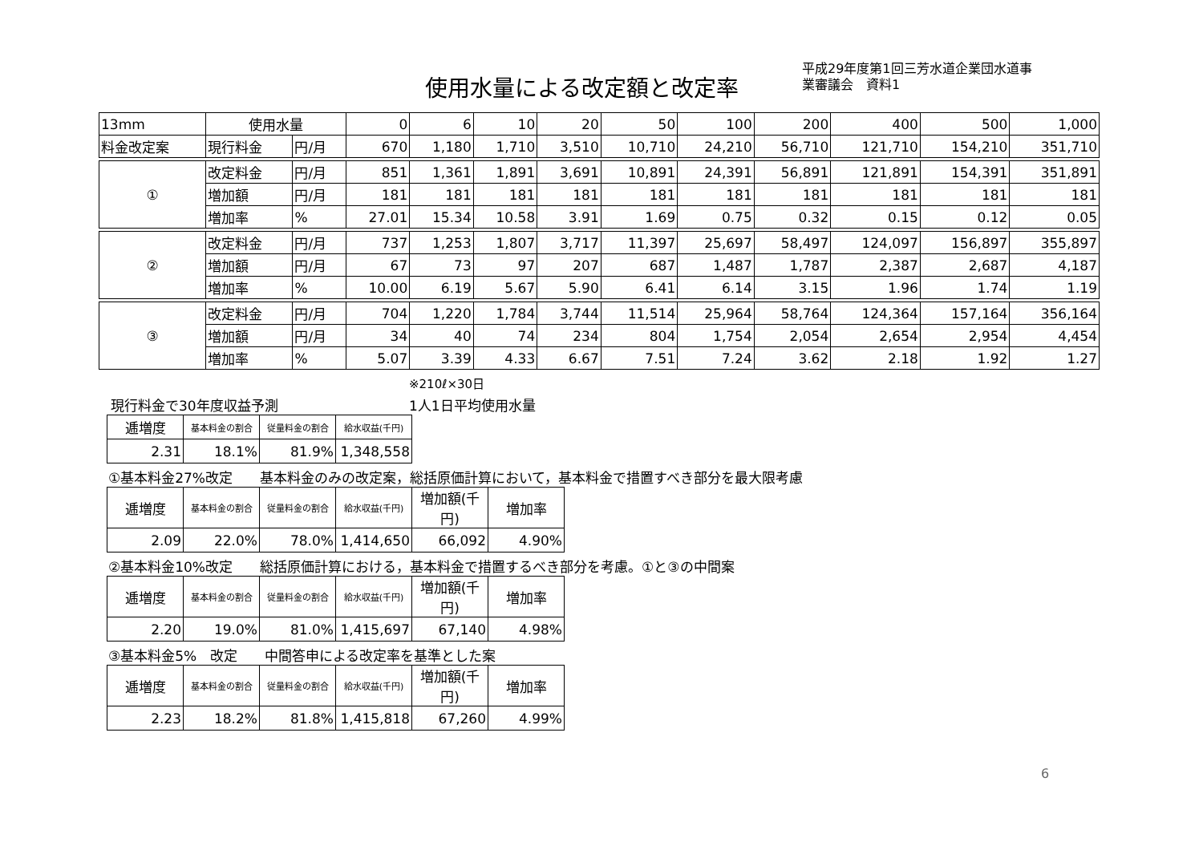使用水量による改定額と改定率
平成29年度第1回三芳水道企業団水道事
業審議会　資料1
| 13mm | 使用水量 | | 0 | 6 | 10 | 20 | 50 | 100 | 200 | 400 | 500 | 1,000 |
| 料金改定案 | 現行料金 | 円/月 | 670 | 1,180 | 1,710 | 3,510 | 10,710 | 24,210 | 56,710 | 121,710 | 154,210 | 351,710 |
| ① | 改定料金 | 円/月 | 851 | 1,361 | 1,891 | 3,691 | 10,891 | 24,391 | 56,891 | 121,891 | 154,391 | 351,891 |
| | 増加額 | 円/月 | 181 | 181 | 181 | 181 | 181 | 181 | 181 | 181 | 181 | 181 |
| | 増加率 | % | 27.01 | 15.34 | 10.58 | 3.91 | 1.69 | 0.75 | 0.32 | 0.15 | 0.12 | 0.05 |
| ② | 改定料金 | 円/月 | 737 | 1,253 | 1,807 | 3,717 | 11,397 | 25,697 | 58,497 | 124,097 | 156,897 | 355,897 |
| | 増加額 | 円/月 | 67 | 73 | 97 | 207 | 687 | 1,487 | 1,787 | 2,387 | 2,687 | 4,187 |
| | 増加率 | % | 10.00 | 6.19 | 5.67 | 5.90 | 6.41 | 6.14 | 3.15 | 1.96 | 1.74 | 1.19 |
| ③ | 改定料金 | 円/月 | 704 | 1,220 | 1,784 | 3,744 | 11,514 | 25,964 | 58,764 | 124,364 | 157,164 | 356,164 |
| | 増加額 | 円/月 | 34 | 40 | 74 | 234 | 804 | 1,754 | 2,054 | 2,654 | 2,954 | 4,454 |
| | 増加率 | % | 5.07 | 3.39 | 4.33 | 6.67 | 7.51 | 7.24 | 3.62 | 2.18 | 1.92 | 1.27 |
※210ℓ×30日
現行料金で30年度収益予測 1人1日平均使用水量
| 逓増度 | 基本料金の割合 | 従量料金の割合 | 給水収益(千円) |
| 2.31 | 18.1% | 81.9% | 1,348,558 |
①基本料金27%改定　　基本料金のみの改定案，総括原価計算において，基本料金で措置すべき部分を最大限考慮
| 逓増度 | 基本料金の割合 | 従量料金の割合 | 給水収益(千円) | 増加額(千円) | 増加率 |
| 2.09 | 22.0% | 78.0% | 1,414,650 | 66,092 | 4.90% |
②基本料金10%改定　　総括原価計算における，基本料金で措置するべき部分を考慮。①と③の中間案
| 逓増度 | 基本料金の割合 | 従量料金の割合 | 給水収益(千円) | 増加額(千円) | 増加率 |
| 2.20 | 19.0% | 81.0% | 1,415,697 | 67,140 | 4.98% |
③基本料金5%　改定　　中間答申による改定率を基準とした案
| 逓増度 | 基本料金の割合 | 従量料金の割合 | 給水収益(千円) | 増加額(千円) | 増加率 |
| 2.23 | 18.2% | 81.8% | 1,415,818 | 67,260 | 4.99% |
6